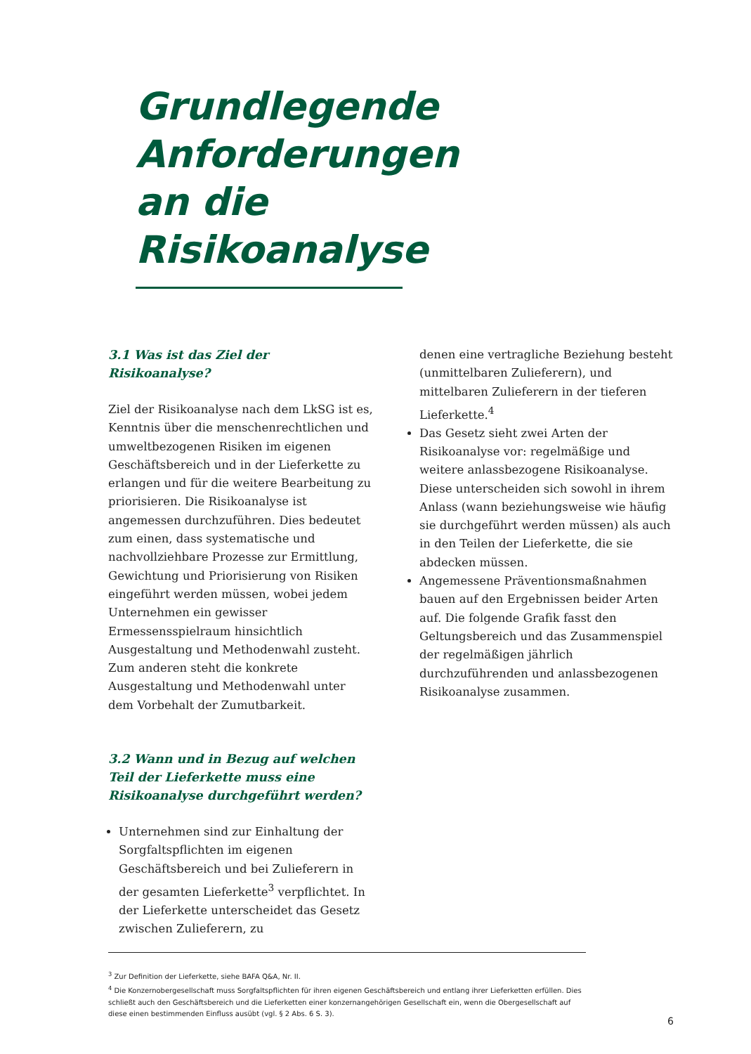Grundlegende
Anforderungen
an die
Risikoanalyse
3.1 Was ist das Ziel der Risikoanalyse?
Ziel der Risikoanalyse nach dem LkSG ist es, Kenntnis über die menschenrechtlichen und umweltbezogenen Risiken im eigenen Geschäftsbereich und in der Lieferkette zu erlangen und für die weitere Bearbeitung zu priorisieren. Die Risikoanalyse ist angemessen durchzuführen. Dies bedeutet zum einen, dass systematische und nachvollziehbare Prozesse zur Ermittlung, Gewichtung und Priorisierung von Risiken eingeführt werden müssen, wobei jedem Unternehmen ein gewisser Ermessensspielraum hinsichtlich Ausgestaltung und Methodenwahl zusteht. Zum anderen steht die konkrete Ausgestaltung und Methodenwahl unter dem Vorbehalt der Zumutbarkeit.
3.2 Wann und in Bezug auf welchen Teil der Lieferkette muss eine Risikoanalyse durchgeführt werden?
Unternehmen sind zur Einhaltung der Sorgfaltspflichten im eigenen Geschäftsbereich und bei Zulieferern in der gesamten Lieferkette<sup>3</sup> verpflichtet. In der Lieferkette unterscheidet das Gesetz zwischen Zulieferern, zu
denen eine vertragliche Beziehung besteht (unmittelbaren Zulieferern), und mittelbaren Zulieferern in der tieferen Lieferkette.<sup>4</sup>
Das Gesetz sieht zwei Arten der Risikoanalyse vor: regelmäßige und weitere anlassbezogene Risikoanalyse. Diese unterscheiden sich sowohl in ihrem Anlass (wann beziehungsweise wie häufig sie durchgeführt werden müssen) als auch in den Teilen der Lieferkette, die sie abdecken müssen.
Angemessene Präventionsmaßnahmen bauen auf den Ergebnissen beider Arten auf. Die folgende Grafik fasst den Geltungsbereich und das Zusammenspiel der regelmäßigen jährlich durchzuführenden und anlassbezogenen Risikoanalyse zusammen.
<sup>3</sup> Zur Definition der Lieferkette, siehe BAFA Q&A, Nr. II.
<sup>4</sup> Die Konzernobergesellschaft muss Sorgfaltspflichten für ihren eigenen Geschäftsbereich und entlang ihrer Lieferketten erfüllen. Dies schließt auch den Geschäftsbereich und die Lieferketten einer konzernangehörigen Gesellschaft ein, wenn die Obergesellschaft auf diese einen bestimmenden Einfluss ausübt (vgl. § 2 Abs. 6 S. 3).
6